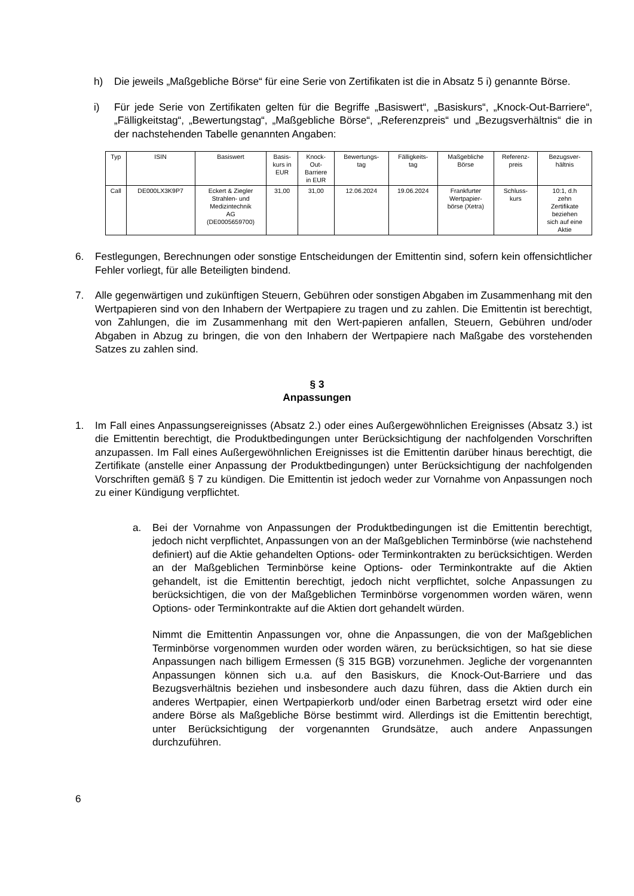h) Die jeweils „Maßgebliche Börse“ für eine Serie von Zertifikaten ist die in Absatz 5 i) genannte Börse.
i) Für jede Serie von Zertifikaten gelten für die Begriffe „Basiswert“, „Basiskurs“, „Knock-Out-Barriere“, „Fälligkeitstag“, „Bewertungstag“, „Maßgebliche Börse“, „Referenzpreis“ und „Bezugsverhältnis“ die in der nachstehenden Tabelle genannten Angaben:
| Typ | ISIN | Basiswert | Basis- kurs in EUR | Knock- Out- Barriere in EUR | Bewertungs- tag | Fälligkeits- tag | Maßgebliche Börse | Referenz- preis | Bezugsver- hältnis |
| Call | DE000LX3K9P7 | Eckert & Ziegler Strahlen- und Medizintechnik AG (DE0005659700) | 31,00 | 31,00 | 12.06.2024 | 19.06.2024 | Frankfurter Wertpapier- börse (Xetra) | Schluss- kurs | 10:1, d.h zehn Zertifikate beziehen sich auf eine Aktie |
6. Festlegungen, Berechnungen oder sonstige Entscheidungen der Emittentin sind, sofern kein offensichtlicher Fehler vorliegt, für alle Beteiligten bindend.
7. Alle gegenwärtigen und zukünftigen Steuern, Gebühren oder sonstigen Abgaben im Zusammenhang mit den Wertpapieren sind von den Inhabern der Wertpapiere zu tragen und zu zahlen. Die Emittentin ist berechtigt, von Zahlungen, die im Zusammenhang mit den Wert-papieren anfallen, Steuern, Gebühren und/oder Abgaben in Abzug zu bringen, die von den Inhabern der Wertpapiere nach Maßgabe des vorstehenden Satzes zu zahlen sind.
§ 3
Anpassungen
1. Im Fall eines Anpassungsereignisses (Absatz 2.) oder eines Außergewöhnlichen Ereignisses (Absatz 3.) ist die Emittentin berechtigt, die Produktbedingungen unter Berücksichtigung der nachfolgenden Vorschriften anzupassen. Im Fall eines Außergewöhnlichen Ereignisses ist die Emittentin darüber hinaus berechtigt, die Zertifikate (anstelle einer Anpassung der Produktbedingungen) unter Berücksichtigung der nachfolgenden Vorschriften gemäß § 7 zu kündigen. Die Emittentin ist jedoch weder zur Vornahme von Anpassungen noch zu einer Kündigung verpflichtet.
a. Bei der Vornahme von Anpassungen der Produktbedingungen ist die Emittentin berechtigt, jedoch nicht verpflichtet, Anpassungen von an der Maßgeblichen Terminbörse (wie nachstehend definiert) auf die Aktie gehandelten Options- oder Terminkontrakten zu berücksichtigen. Werden an der Maßgeblichen Terminbörse keine Options- oder Terminkontrakte auf die Aktien gehandelt, ist die Emittentin berechtigt, jedoch nicht verpflichtet, solche Anpassungen zu berücksichtigen, die von der Maßgeblichen Terminbörse vorgenommen worden wären, wenn Options- oder Terminkontrakte auf die Aktien dort gehandelt würden.
Nimmt die Emittentin Anpassungen vor, ohne die Anpassungen, die von der Maßgeblichen Terminbörse vorgenommen wurden oder worden wären, zu berücksichtigen, so hat sie diese Anpassungen nach billigem Ermessen (§ 315 BGB) vorzunehmen. Jegliche der vorgenannten Anpassungen können sich u.a. auf den Basiskurs, die Knock-Out-Barriere und das Bezugsverhältnis beziehen und insbesondere auch dazu führen, dass die Aktien durch ein anderes Wertpapier, einen Wertpapierkorb und/oder einen Barbetrag ersetzt wird oder eine andere Börse als Maßgebliche Börse bestimmt wird. Allerdings ist die Emittentin berechtigt, unter Berücksichtigung der vorgenannten Grundsätze, auch andere Anpassungen durchzuführen.
6